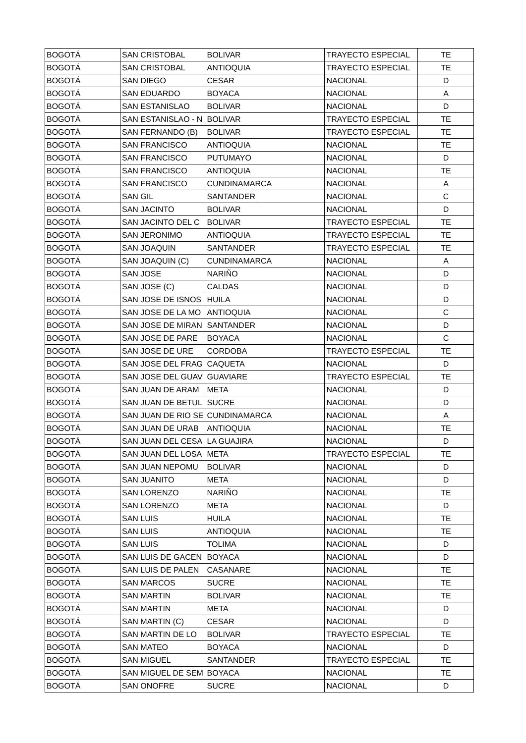| BOGOTÁ | SAN CRISTOBAL | BOLIVAR | TRAYECTO ESPECIAL | TE |
| BOGOTÁ | SAN CRISTOBAL | ANTIOQUIA | TRAYECTO ESPECIAL | TE |
| BOGOTÁ | SAN DIEGO | CESAR | NACIONAL | D |
| BOGOTÁ | SAN EDUARDO | BOYACA | NACIONAL | A |
| BOGOTÁ | SAN ESTANISLAO | BOLIVAR | NACIONAL | D |
| BOGOTÁ | SAN ESTANISLAO - N | BOLIVAR | TRAYECTO ESPECIAL | TE |
| BOGOTÁ | SAN FERNANDO (B) | BOLIVAR | TRAYECTO ESPECIAL | TE |
| BOGOTÁ | SAN FRANCISCO | ANTIOQUIA | NACIONAL | TE |
| BOGOTÁ | SAN FRANCISCO | PUTUMAYO | NACIONAL | D |
| BOGOTÁ | SAN FRANCISCO | ANTIOQUIA | NACIONAL | TE |
| BOGOTÁ | SAN FRANCISCO | CUNDINAMARCA | NACIONAL | A |
| BOGOTÁ | SAN GIL | SANTANDER | NACIONAL | C |
| BOGOTÁ | SAN JACINTO | BOLIVAR | NACIONAL | D |
| BOGOTÁ | SAN JACINTO DEL C | BOLIVAR | TRAYECTO ESPECIAL | TE |
| BOGOTÁ | SAN JERONIMO | ANTIOQUIA | TRAYECTO ESPECIAL | TE |
| BOGOTÁ | SAN JOAQUIN | SANTANDER | TRAYECTO ESPECIAL | TE |
| BOGOTÁ | SAN JOAQUIN (C) | CUNDINAMARCA | NACIONAL | A |
| BOGOTÁ | SAN JOSE | NARIÑO | NACIONAL | D |
| BOGOTÁ | SAN JOSE (C) | CALDAS | NACIONAL | D |
| BOGOTÁ | SAN JOSE DE ISNOS | HUILA | NACIONAL | D |
| BOGOTÁ | SAN JOSE DE LA MO | ANTIOQUIA | NACIONAL | C |
| BOGOTÁ | SAN JOSE DE MIRAN | SANTANDER | NACIONAL | D |
| BOGOTÁ | SAN JOSE DE PARE | BOYACA | NACIONAL | C |
| BOGOTÁ | SAN JOSE DE URE | CORDOBA | TRAYECTO ESPECIAL | TE |
| BOGOTÁ | SAN JOSE DEL FRAG | CAQUETA | NACIONAL | D |
| BOGOTÁ | SAN JOSE DEL GUAV | GUAVIARE | TRAYECTO ESPECIAL | TE |
| BOGOTÁ | SAN JUAN DE ARAM | META | NACIONAL | D |
| BOGOTÁ | SAN JUAN DE BETUL | SUCRE | NACIONAL | D |
| BOGOTÁ | SAN JUAN DE RIO SE | CUNDINAMARCA | NACIONAL | A |
| BOGOTÁ | SAN JUAN DE URAB | ANTIOQUIA | NACIONAL | TE |
| BOGOTÁ | SAN JUAN DEL CESA | LA GUAJIRA | NACIONAL | D |
| BOGOTÁ | SAN JUAN DEL LOSA | META | TRAYECTO ESPECIAL | TE |
| BOGOTÁ | SAN JUAN NEPOMU | BOLIVAR | NACIONAL | D |
| BOGOTÁ | SAN JUANITO | META | NACIONAL | D |
| BOGOTÁ | SAN LORENZO | NARIÑO | NACIONAL | TE |
| BOGOTÁ | SAN LORENZO | META | NACIONAL | D |
| BOGOTÁ | SAN LUIS | HUILA | NACIONAL | TE |
| BOGOTÁ | SAN LUIS | ANTIOQUIA | NACIONAL | TE |
| BOGOTÁ | SAN LUIS | TOLIMA | NACIONAL | D |
| BOGOTÁ | SAN LUIS DE GACEN | BOYACA | NACIONAL | D |
| BOGOTÁ | SAN LUIS DE PALEN | CASANARE | NACIONAL | TE |
| BOGOTÁ | SAN MARCOS | SUCRE | NACIONAL | TE |
| BOGOTÁ | SAN MARTIN | BOLIVAR | NACIONAL | TE |
| BOGOTÁ | SAN MARTIN | META | NACIONAL | D |
| BOGOTÁ | SAN MARTIN (C) | CESAR | NACIONAL | D |
| BOGOTÁ | SAN MARTIN DE LO | BOLIVAR | TRAYECTO ESPECIAL | TE |
| BOGOTÁ | SAN MATEO | BOYACA | NACIONAL | D |
| BOGOTÁ | SAN MIGUEL | SANTANDER | TRAYECTO ESPECIAL | TE |
| BOGOTÁ | SAN MIGUEL DE SEM | BOYACA | NACIONAL | TE |
| BOGOTÁ | SAN ONOFRE | SUCRE | NACIONAL | D |